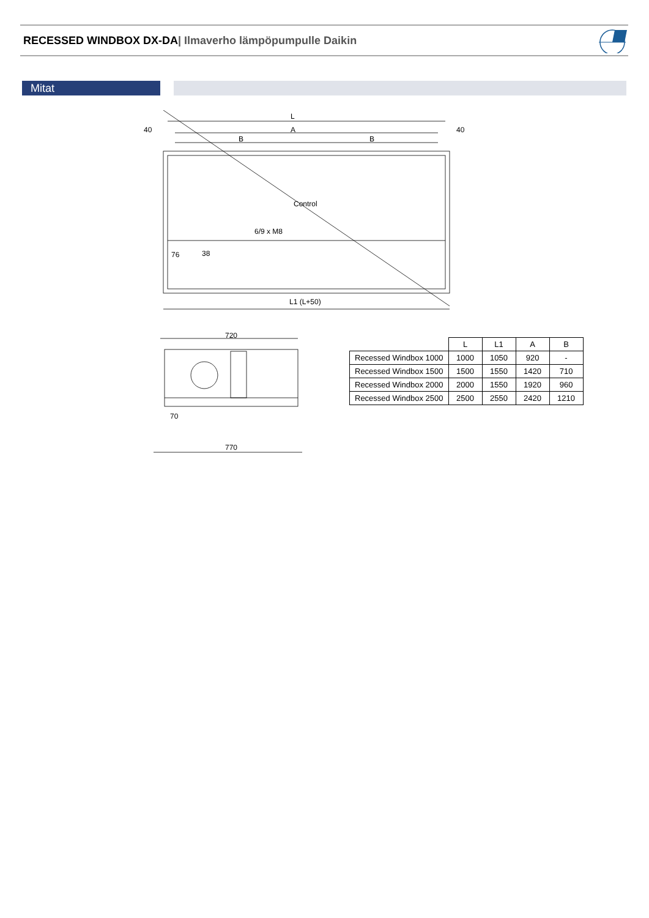RECESSED WINDBOX DX-DA| Ilmaverho lämpöpumpulle Daikin
Mitat
L
40
A
40
B
B
Control
6/9 x M8
76
38
L1 (L+50)
720
70
770
| | L | L1 | A | B |
| --- | --- | --- | --- | --- |
| Recessed Windbox 1000 | 1000 | 1050 | 920 | - |
| Recessed Windbox 1500 | 1500 | 1550 | 1420 | 710 |
| Recessed Windbox 2000 | 2000 | 1550 | 1920 | 960 |
| Recessed Windbox 2500 | 2500 | 2550 | 2420 | 1210 |